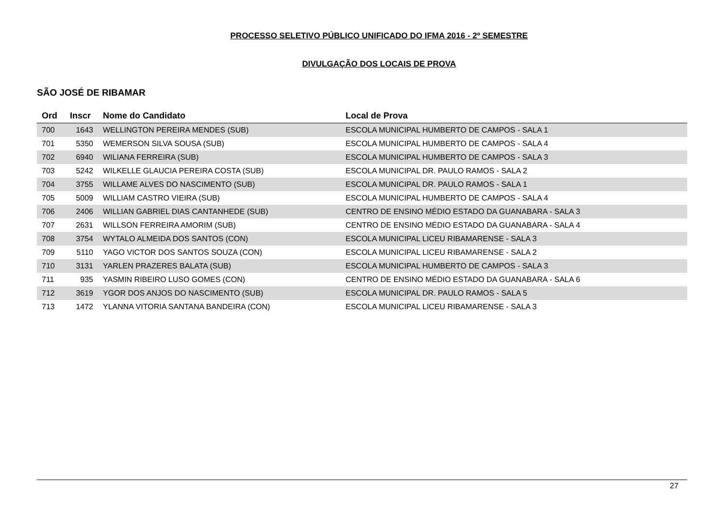PROCESSO SELETIVO PÚBLICO UNIFICADO DO IFMA 2016 - 2º SEMESTRE
DIVULGAÇÃO DOS LOCAIS DE PROVA
SÃO JOSÉ DE RIBAMAR
| Ord | Inscr | Nome do Candidato | Local de Prova |
| --- | --- | --- | --- |
| 700 | 1643 | WELLINGTON PEREIRA MENDES (SUB) | ESCOLA MUNICIPAL HUMBERTO DE CAMPOS - SALA 1 |
| 701 | 5350 | WEMERSON SILVA SOUSA (SUB) | ESCOLA MUNICIPAL HUMBERTO DE CAMPOS - SALA 4 |
| 702 | 6940 | WILIANA FERREIRA (SUB) | ESCOLA MUNICIPAL HUMBERTO DE CAMPOS - SALA 3 |
| 703 | 5242 | WILKELLE GLAUCIA PEREIRA COSTA (SUB) | ESCOLA MUNICIPAL DR. PAULO RAMOS - SALA 2 |
| 704 | 3755 | WILLAME ALVES DO NASCIMENTO (SUB) | ESCOLA MUNICIPAL DR. PAULO RAMOS - SALA 1 |
| 705 | 5009 | WILLIAM CASTRO VIEIRA (SUB) | ESCOLA MUNICIPAL HUMBERTO DE CAMPOS - SALA 4 |
| 706 | 2406 | WILLIAN GABRIEL DIAS CANTANHEDE (SUB) | CENTRO DE ENSINO MÉDIO ESTADO DA GUANABARA - SALA 3 |
| 707 | 2631 | WILLSON FERREIRA AMORIM (SUB) | CENTRO DE ENSINO MÉDIO ESTADO DA GUANABARA - SALA 4 |
| 708 | 3754 | WYTALO ALMEIDA DOS SANTOS (CON) | ESCOLA MUNICIPAL LICEU RIBAMARENSE - SALA 3 |
| 709 | 5110 | YAGO VICTOR DOS SANTOS SOUZA (CON) | ESCOLA MUNICIPAL LICEU RIBAMARENSE - SALA 2 |
| 710 | 3131 | YARLEN PRAZERES BALATA (SUB) | ESCOLA MUNICIPAL HUMBERTO DE CAMPOS - SALA 3 |
| 711 | 935 | YASMIN RIBEIRO LUSO GOMES (CON) | CENTRO DE ENSINO MÉDIO ESTADO DA GUANABARA - SALA 6 |
| 712 | 3619 | YGOR DOS ANJOS DO NASCIMENTO (SUB) | ESCOLA MUNICIPAL DR. PAULO RAMOS - SALA 5 |
| 713 | 1472 | YLANNA VITORIA SANTANA BANDEIRA (CON) | ESCOLA MUNICIPAL LICEU RIBAMARENSE - SALA 3 |
27